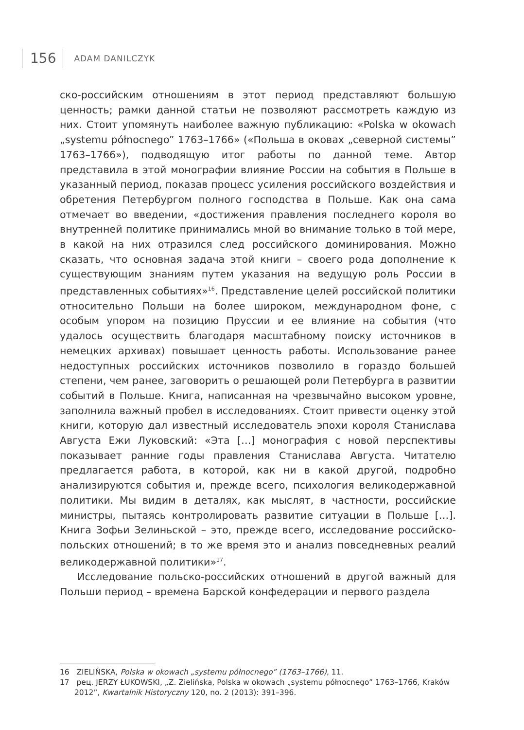156 ADAM DANILCZYK
ско-российским отношениям в этот период представляют большую ценность; рамки данной статьи не позволяют рассмотреть каждую из них. Стоит упомянуть наиболее важную публикацию: «Polska w okowach „systemu północnego” 1763–1766» («Польша в оковах „северной системы” 1763–1766»), подводящую итог работы по данной теме. Автор представила в этой монографии влияние России на события в Польше в указанный период, показав процесс усиления российского воздействия и обретения Петербургом полного господства в Польше. Как она сама отмечает во введении, «достижения правления последнего короля во внутренней политике принимались мной во внимание только в той мере, в какой на них отразился след российского доминирования. Можно сказать, что основная задача этой книги – своего рода дополнение к существующим знаниям путем указания на ведущую роль России в представленных событиях»<sup>16</sup>. Представление целей российской политики относительно Польши на более широком, международном фоне, с особым упором на позицию Пруссии и ее влияние на события (что удалось осуществить благодаря масштабному поиску источников в немецких архивах) повышает ценность работы. Использование ранее недоступных российских источников позволило в гораздо большей степени, чем ранее, заговорить о решающей роли Петербурга в развитии событий в Польше. Книга, написанная на чрезвычайно высоком уровне, заполнила важный пробел в исследованиях. Стоит привести оценку этой книги, которую дал известный исследователь эпохи короля Станислава Августа Ежи Луковский: «Эта […] монография с новой перспективы показывает ранние годы правления Станислава Августа. Читателю предлагается работа, в которой, как ни в какой другой, подробно анализируются события и, прежде всего, психология великодержавной политики. Мы видим в деталях, как мыслят, в частности, российские министры, пытаясь контролировать развитие ситуации в Польше […]. Книга Зофьи Зелиньской – это, прежде всего, исследование российско-польских отношений; в то же время это и анализ повседневных реалий великодержавной политики»<sup>17</sup>.
Исследование польско-российских отношений в другой важный для Польши период – времена Барской конфедерации и первого раздела
16 ZIELIŃSKA, Polska w okowach „systemu północnego” (1763–1766), 11.
17 рец. JERZY ŁUKOWSKI, „Z. Zielińska, Polska w okowach „systemu północnego” 1763–1766, Kraków 2012”, Kwartalnik Historyczny 120, no. 2 (2013): 391–396.